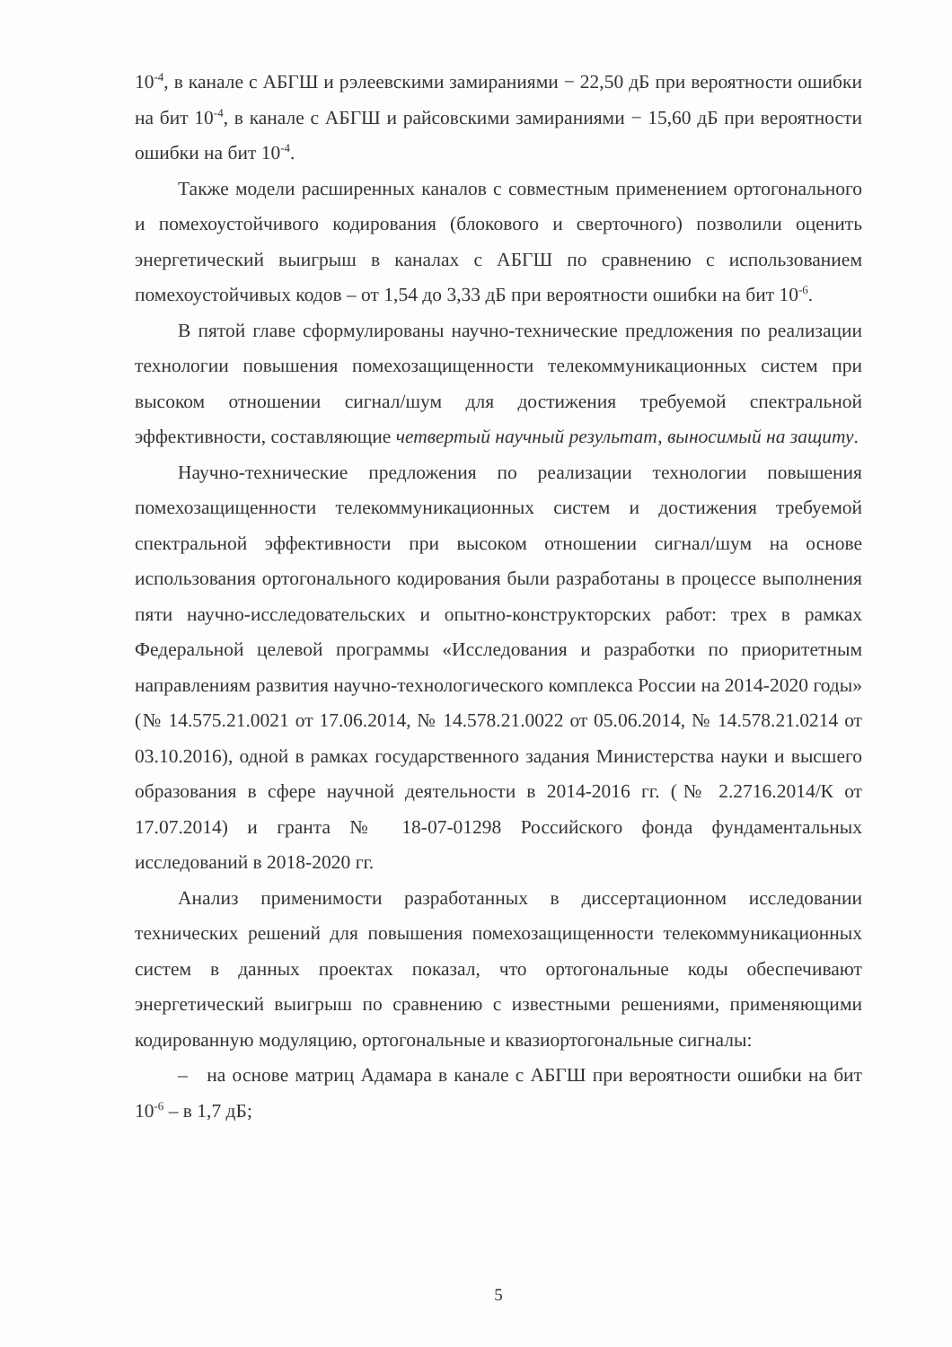10<sup>-4</sup>, в канале с АБГШ и рэлеевскими замираниями − 22,50 дБ при вероятности ошибки на бит 10<sup>-4</sup>, в канале с АБГШ и райсовскими замираниями − 15,60 дБ при вероятности ошибки на бит 10<sup>-4</sup>.
Также модели расширенных каналов с совместным применением ортогонального и помехоустойчивого кодирования (блокового и сверточного) позволили оценить энергетический выигрыш в каналах с АБГШ по сравнению с использованием помехоустойчивых кодов – от 1,54 до 3,33 дБ при вероятности ошибки на бит 10<sup>-6</sup>.
В пятой главе сформулированы научно-технические предложения по реализации технологии повышения помехозащищенности телекоммуникационных систем при высоком отношении сигнал/шум для достижения требуемой спектральной эффективности, составляющие четвертый научный результат, выносимый на защиту.
Научно-технические предложения по реализации технологии повышения помехозащищенности телекоммуникационных систем и достижения требуемой спектральной эффективности при высоком отношении сигнал/шум на основе использования ортогонального кодирования были разработаны в процессе выполнения пяти научно-исследовательских и опытно-конструкторских работ: трех в рамках Федеральной целевой программы «Исследования и разработки по приоритетным направлениям развития научно-технологического комплекса России на 2014-2020 годы» (№ 14.575.21.0021 от 17.06.2014, № 14.578.21.0022 от 05.06.2014, № 14.578.21.0214 от 03.10.2016), одной в рамках государственного задания Министерства науки и высшего образования в сфере научной деятельности в 2014-2016 гг. (№ 2.2716.2014/К от 17.07.2014) и гранта № 18-07-01298 Российского фонда фундаментальных исследований в 2018-2020 гг.
Анализ применимости разработанных в диссертационном исследовании технических решений для повышения помехозащищенности телекоммуникационных систем в данных проектах показал, что ортогональные коды обеспечивают энергетический выигрыш по сравнению с известными решениями, применяющими кодированную модуляцию, ортогональные и квазиортогональные сигналы:
– на основе матриц Адамара в канале с АБГШ при вероятности ошибки на бит 10<sup>-6</sup> – в 1,7 дБ;
5